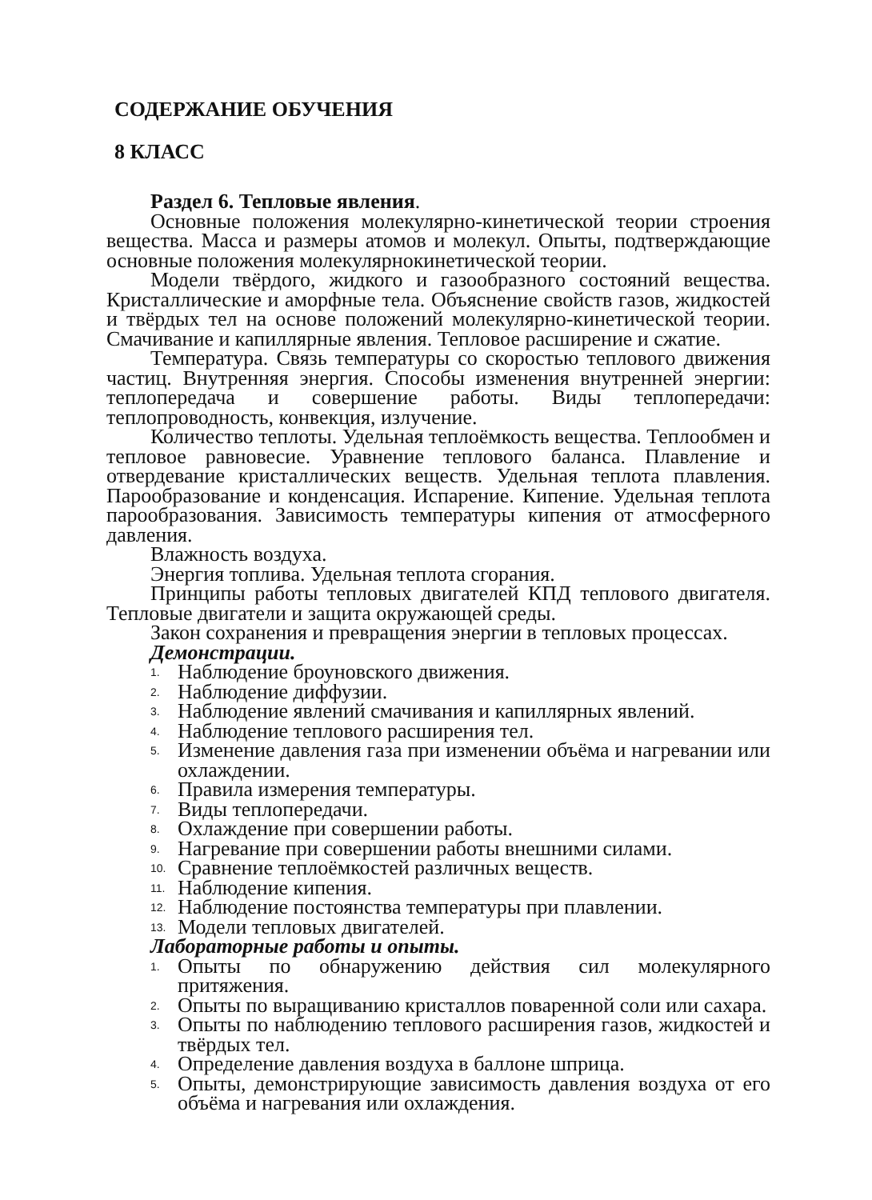СОДЕРЖАНИЕ ОБУЧЕНИЯ
8 КЛАСС
Раздел 6. Тепловые явления.
Основные положения молекулярно-кинетической теории строения вещества. Масса и размеры атомов и молекул. Опыты, подтверждающие основные положения молекулярнокинетической теории.
Модели твёрдого, жидкого и газообразного состояний вещества. Кристаллические и аморфные тела. Объяснение свойств газов, жидкостей и твёрдых тел на основе положений молекулярно-кинетической теории. Смачивание и капиллярные явления. Тепловое расширение и сжатие.
Температура. Связь температуры со скоростью теплового движения частиц. Внутренняя энергия. Способы изменения внутренней энергии: теплопередача и совершение работы. Виды теплопередачи: теплопроводность, конвекция, излучение.
Количество теплоты. Удельная теплоёмкость вещества. Теплообмен и тепловое равновесие. Уравнение теплового баланса. Плавление и отвердевание кристаллических веществ. Удельная теплота плавления. Парообразование и конденсация. Испарение. Кипение. Удельная теплота парообразования. Зависимость температуры кипения от атмосферного давления.
Влажность воздуха.
Энергия топлива. Удельная теплота сгорания.
Принципы работы тепловых двигателей КПД теплового двигателя. Тепловые двигатели и защита окружающей среды.
Закон сохранения и превращения энергии в тепловых процессах.
Демонстрации.
1. Наблюдение броуновского движения.
2. Наблюдение диффузии.
3. Наблюдение явлений смачивания и капиллярных явлений.
4. Наблюдение теплового расширения тел.
5. Изменение давления газа при изменении объёма и нагревании или охлаждении.
6. Правила измерения температуры.
7. Виды теплопередачи.
8. Охлаждение при совершении работы.
9. Нагревание при совершении работы внешними силами.
10. Сравнение теплоёмкостей различных веществ.
11. Наблюдение кипения.
12. Наблюдение постоянства температуры при плавлении.
13. Модели тепловых двигателей.
Лабораторные работы и опыты.
1. Опыты по обнаружению действия сил молекулярного притяжения.
2. Опыты по выращиванию кристаллов поваренной соли или сахара.
3. Опыты по наблюдению теплового расширения газов, жидкостей и твёрдых тел.
4. Определение давления воздуха в баллоне шприца.
5. Опыты, демонстрирующие зависимость давления воздуха от его объёма и нагревания или охлаждения.